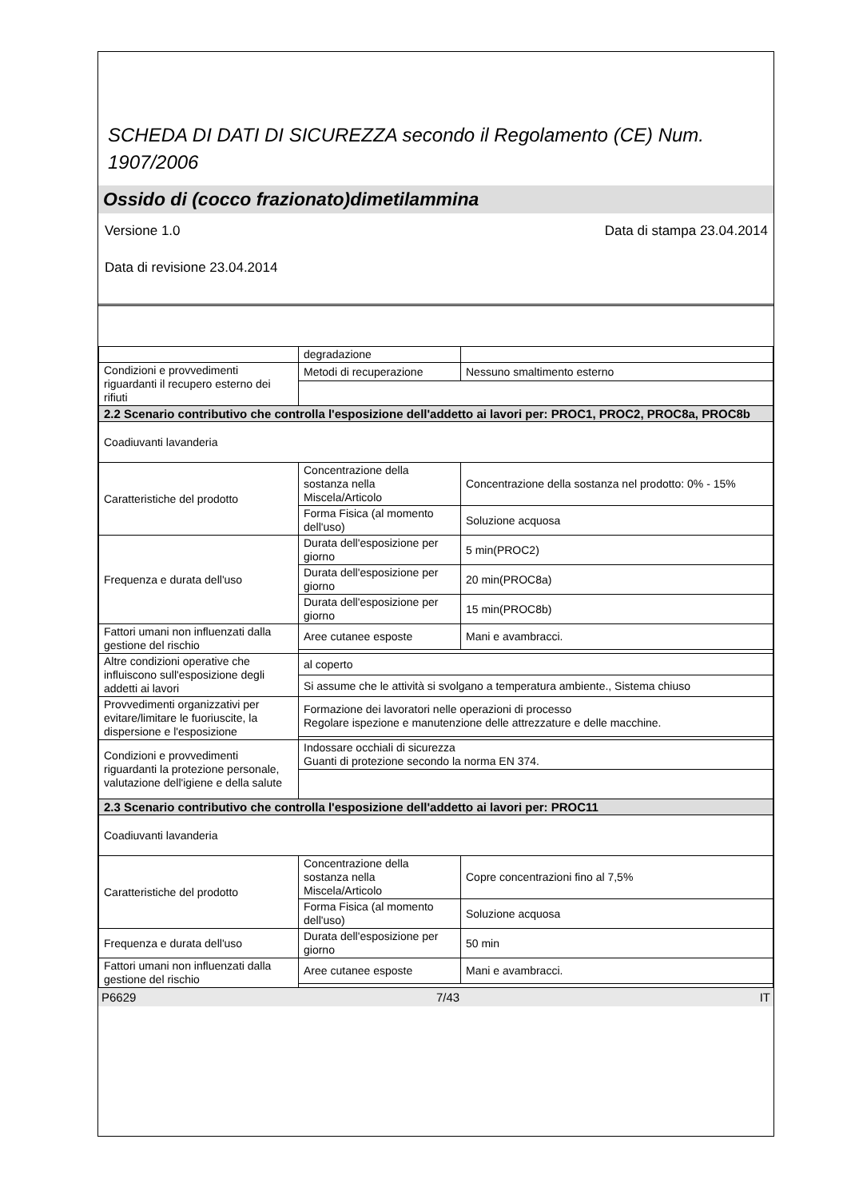SCHEDA DI DATI DI SICUREZZA secondo il Regolamento (CE) Num. 1907/2006
Ossido di (cocco frazionato)dimetilammina
Versione 1.0 Data di stampa 23.04.2014
Data di revisione 23.04.2014
| | degradazione | |
| Condizioni e provvedimenti riguardanti il recupero esterno dei rifiuti | Metodi di recuperazione | Nessuno smaltimento esterno |
| 2.2 Scenario contributivo che controlla l'esposizione dell'addetto ai lavori per: PROC1, PROC2, PROC8a, PROC8b | | |
| Coadiuvanti lavanderia | | |
| Caratteristiche del prodotto | Concentrazione della sostanza nella Miscela/Articolo | Concentrazione della sostanza nel prodotto: 0% - 15% |
| | Forma Fisica (al momento dell'uso) | Soluzione acquosa |
| Frequenza e durata dell'uso | Durata dell'esposizione per giorno | 5 min(PROC2) |
| | Durata dell'esposizione per giorno | 20 min(PROC8a) |
| | Durata dell'esposizione per giorno | 15 min(PROC8b) |
| Fattori umani non influenzati dalla gestione del rischio | Aree cutanee esposte | Mani e avambracci. |
| Altre condizioni operative che influiscono sull'esposizione degli addetti ai lavori | al coperto | |
| | Si assume che le attività si svolgano a temperatura ambiente., Sistema chiuso | |
| Provvedimenti organizzativi per evitare/limitare le fuoriuscite, la dispersione e l'esposizione | Formazione dei lavoratori nelle operazioni di processo Regolare ispezione e manutenzione delle attrezzature e delle macchine. | |
| Condizioni e provvedimenti riguardanti la protezione personale, valutazione dell'igiene e della salute | Indossare occhiali di sicurezza Guanti di protezione secondo la norma EN 374. | |
| 2.3 Scenario contributivo che controlla l'esposizione dell'addetto ai lavori per: PROC11 | | |
| Coadiuvanti lavanderia | | |
| Caratteristiche del prodotto | Concentrazione della sostanza nella Miscela/Articolo | Copre concentrazioni fino al 7,5% |
| | Forma Fisica (al momento dell'uso) | Soluzione acquosa |
| Frequenza e durata dell'uso | Durata dell'esposizione per giorno | 50 min |
| Fattori umani non influenzati dalla gestione del rischio | Aree cutanee esposte | Mani e avambracci. |
P6629 7/43 IT